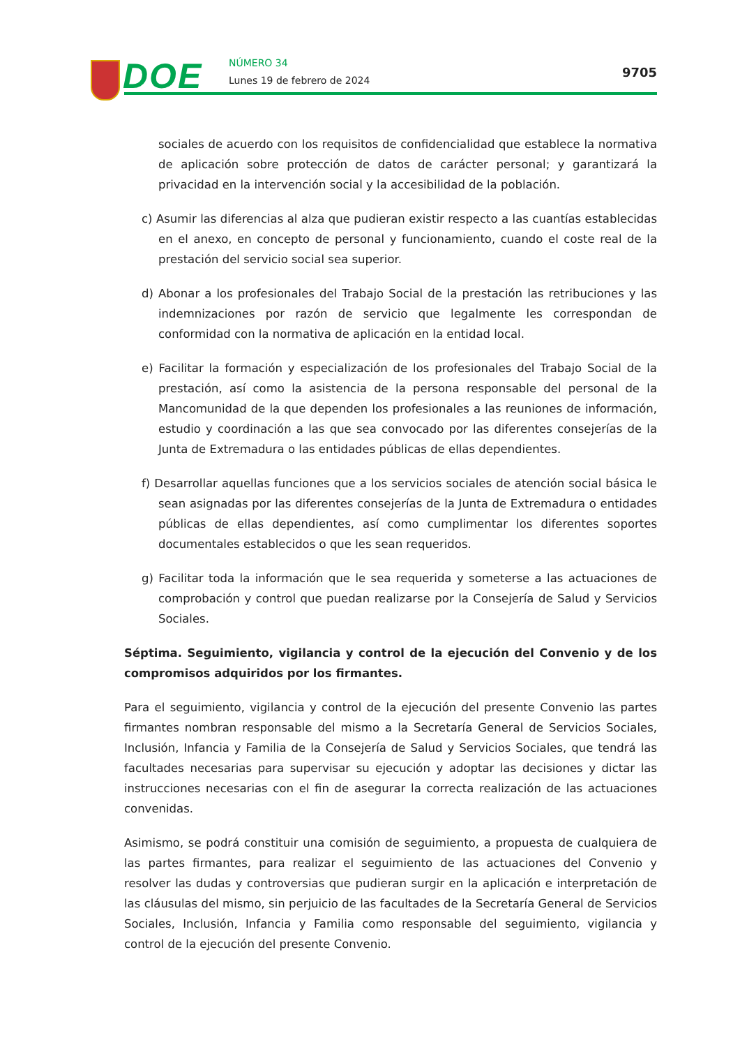DOE NÚMERO 34
Lunes 19 de febrero de 2024
9705
sociales de acuerdo con los requisitos de confidencialidad que establece la normativa de aplicación sobre protección de datos de carácter personal; y garantizará la privacidad en la intervención social y la accesibilidad de la población.
c) Asumir las diferencias al alza que pudieran existir respecto a las cuantías establecidas en el anexo, en concepto de personal y funcionamiento, cuando el coste real de la prestación del servicio social sea superior.
d) Abonar a los profesionales del Trabajo Social de la prestación las retribuciones y las indemnizaciones por razón de servicio que legalmente les correspondan de conformidad con la normativa de aplicación en la entidad local.
e) Facilitar la formación y especialización de los profesionales del Trabajo Social de la prestación, así como la asistencia de la persona responsable del personal de la Mancomunidad de la que dependen los profesionales a las reuniones de información, estudio y coordinación a las que sea convocado por las diferentes consejerías de la Junta de Extremadura o las entidades públicas de ellas dependientes.
f) Desarrollar aquellas funciones que a los servicios sociales de atención social básica le sean asignadas por las diferentes consejerías de la Junta de Extremadura o entidades públicas de ellas dependientes, así como cumplimentar los diferentes soportes documentales establecidos o que les sean requeridos.
g) Facilitar toda la información que le sea requerida y someterse a las actuaciones de comprobación y control que puedan realizarse por la Consejería de Salud y Servicios Sociales.
Séptima. Seguimiento, vigilancia y control de la ejecución del Convenio y de los compromisos adquiridos por los firmantes.
Para el seguimiento, vigilancia y control de la ejecución del presente Convenio las partes firmantes nombran responsable del mismo a la Secretaría General de Servicios Sociales, Inclusión, Infancia y Familia de la Consejería de Salud y Servicios Sociales, que tendrá las facultades necesarias para supervisar su ejecución y adoptar las decisiones y dictar las instrucciones necesarias con el fin de asegurar la correcta realización de las actuaciones convenidas.
Asimismo, se podrá constituir una comisión de seguimiento, a propuesta de cualquiera de las partes firmantes, para realizar el seguimiento de las actuaciones del Convenio y resolver las dudas y controversias que pudieran surgir en la aplicación e interpretación de las cláusulas del mismo, sin perjuicio de las facultades de la Secretaría General de Servicios Sociales, Inclusión, Infancia y Familia como responsable del seguimiento, vigilancia y control de la ejecución del presente Convenio.